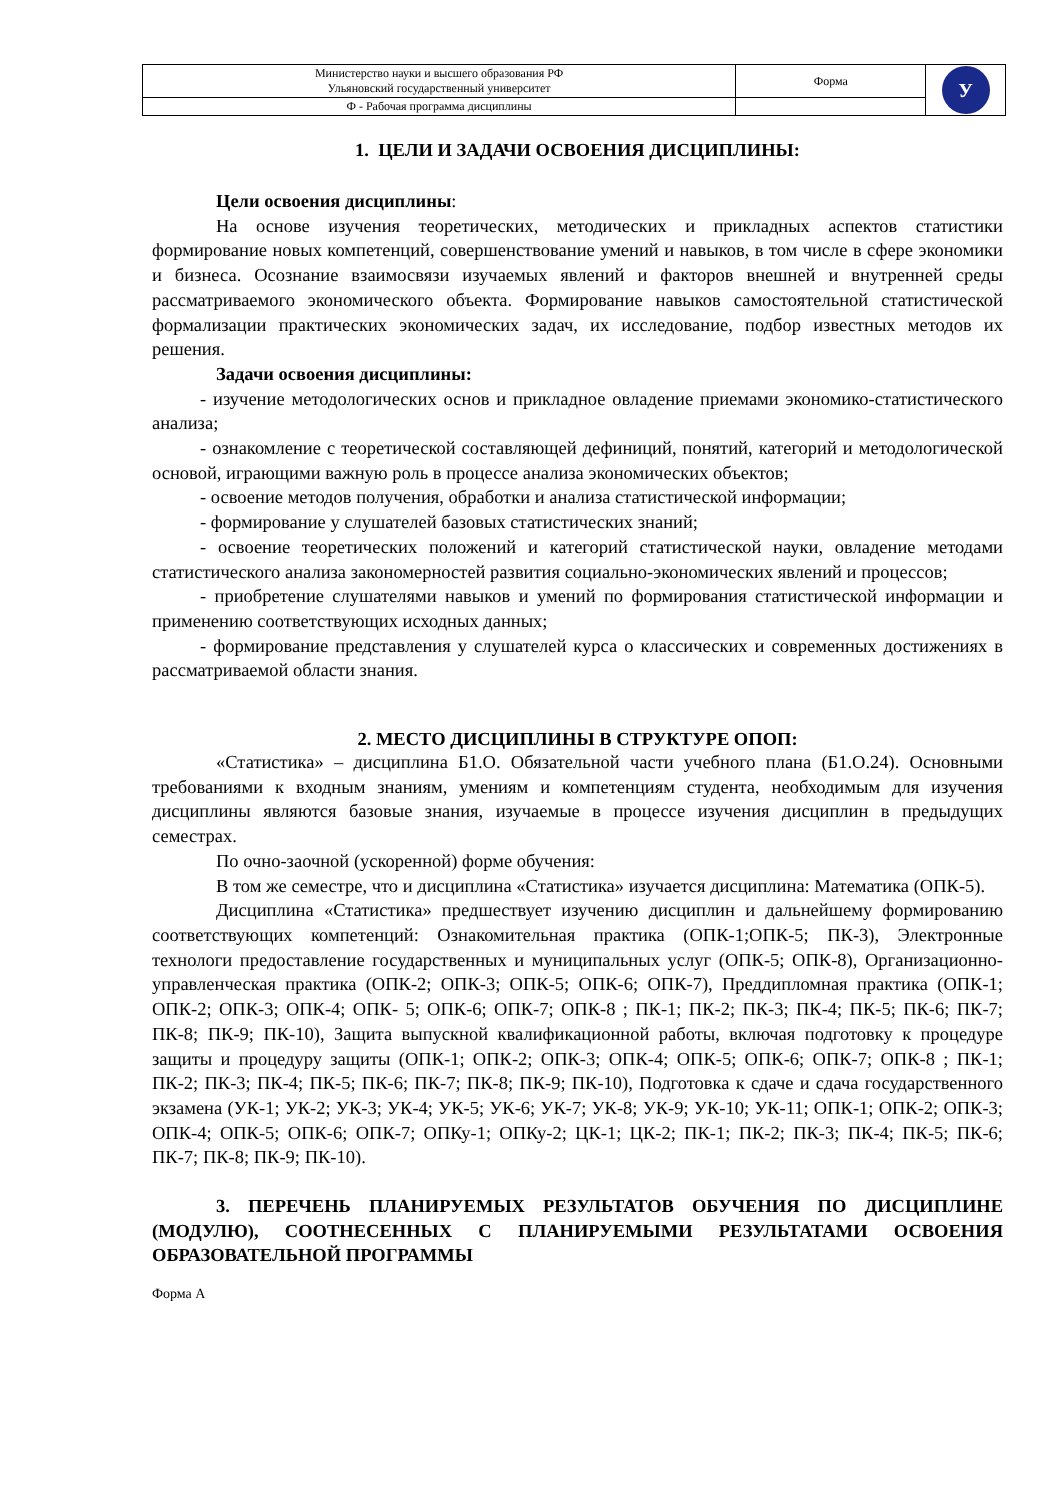| Министерство науки и высшего образования РФ Ульяновский государственный университет | Форма | У |
| Ф - Рабочая программа дисциплины | | |
1. ЦЕЛИ И ЗАДАЧИ ОСВОЕНИЯ ДИСЦИПЛИНЫ:
Цели освоения дисциплины:
На основе изучения теоретических, методических и прикладных аспектов статистики формирование новых компетенций, совершенствование умений и навыков, в том числе в сфере экономики и бизнеса. Осознание взаимосвязи изучаемых явлений и факторов внешней и внутренней среды рассматриваемого экономического объекта. Формирование навыков самостоятельной статистической формализации практических экономических задач, их исследование, подбор известных методов их решения.
Задачи освоения дисциплины:
- изучение методологических основ и прикладное овладение приемами экономико-статистического анализа;
- ознакомление с теоретической составляющей дефиниций, понятий, категорий и методологической основой, играющими важную роль в процессе анализа экономических объектов;
- освоение методов получения, обработки и анализа статистической информации;
- формирование у слушателей базовых статистических знаний;
- освоение теоретических положений и категорий статистической науки, овладение методами статистического анализа закономерностей развития социально-экономических явлений и процессов;
- приобретение слушателями навыков и умений по формирования статистической информации и применению соответствующих исходных данных;
- формирование представления у слушателей курса о классических и современных достижениях в рассматриваемой области знания.
2. МЕСТО ДИСЦИПЛИНЫ В СТРУКТУРЕ ОПОП:
«Статистика» – дисциплина Б1.О. Обязательной части учебного плана (Б1.О.24). Основными требованиями к входным знаниям, умениям и компетенциям студента, необходимым для изучения дисциплины являются базовые знания, изучаемые в процессе изучения дисциплин в предыдущих семестрах.
По очно-заочной (ускоренной) форме обучения:
В том же семестре, что и дисциплина «Статистика» изучается дисциплина: Математика (ОПК-5).
Дисциплина «Статистика» предшествует изучению дисциплин и дальнейшему формированию соответствующих компетенций: Ознакомительная практика (ОПК-1;ОПК-5; ПК-3), Электронные технологи предоставление государственных и муниципальных услуг (ОПК-5; ОПК-8), Организационно-управленческая практика (ОПК-2; ОПК-3; ОПК-5; ОПК-6; ОПК-7), Преддипломная практика (ОПК-1; ОПК-2; ОПК-3; ОПК-4; ОПК- 5; ОПК-6; ОПК-7; ОПК-8 ; ПК-1; ПК-2; ПК-3; ПК-4; ПК-5; ПК-6; ПК-7; ПК-8; ПК-9; ПК-10), Защита выпускной квалификационной работы, включая подготовку к процедуре защиты и процедуру защиты (ОПК-1; ОПК-2; ОПК-3; ОПК-4; ОПК-5; ОПК-6; ОПК-7; ОПК-8 ; ПК-1; ПК-2; ПК-3; ПК-4; ПК-5; ПК-6; ПК-7; ПК-8; ПК-9; ПК-10), Подготовка к сдаче и сдача государственного экзамена (УК-1; УК-2; УК-3; УК-4; УК-5; УК-6; УК-7; УК-8; УК-9; УК-10; УК-11; ОПК-1; ОПК-2; ОПК-3; ОПК-4; ОПК-5; ОПК-6; ОПК-7; ОПКу-1; ОПКу-2; ЦК-1; ЦК-2; ПК-1; ПК-2; ПК-3; ПК-4; ПК-5; ПК-6; ПК-7; ПК-8; ПК-9; ПК-10).
3. ПЕРЕЧЕНЬ ПЛАНИРУЕМЫХ РЕЗУЛЬТАТОВ ОБУЧЕНИЯ ПО ДИСЦИПЛИНЕ (МОДУЛЮ), СООТНЕСЕННЫХ С ПЛАНИРУЕМЫМИ РЕЗУЛЬТАТАМИ ОСВОЕНИЯ ОБРАЗОВАТЕЛЬНОЙ ПРОГРАММЫ
Форма А